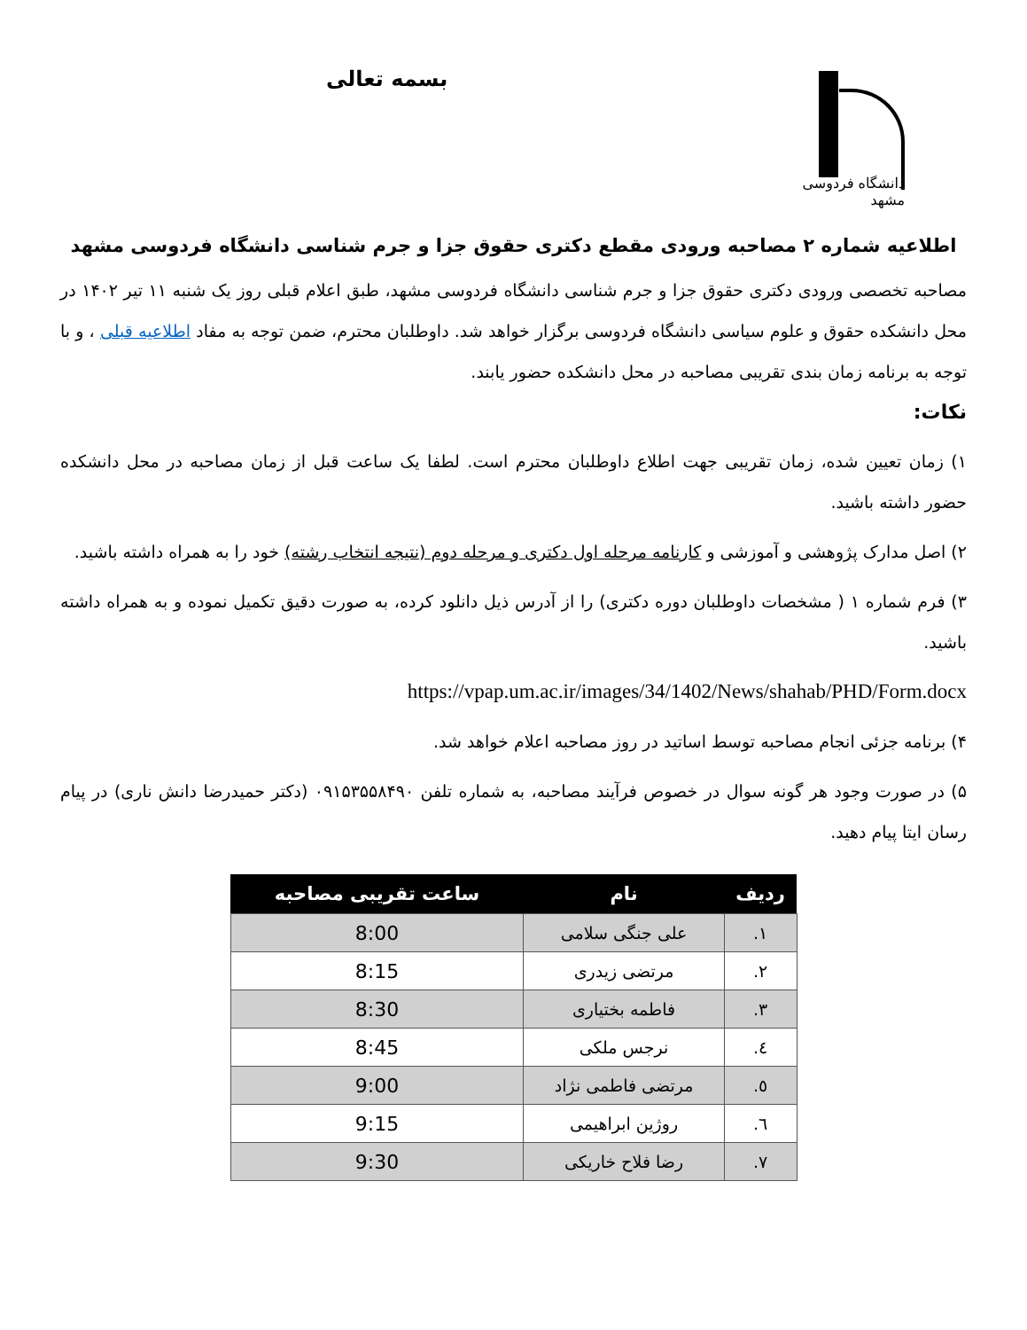دانشگاه فردوسی مشهد
بسمه تعالی
اطلاعیه شماره ۲ مصاحبه ورودی مقطع دکتری حقوق جزا و جرم شناسی دانشگاه فردوسی مشهد
مصاحبه تخصصی ورودی دکتری حقوق جزا و جرم شناسی دانشگاه فردوسی مشهد، طبق اعلام قبلی روز یک شنبه ۱۱ تیر ۱۴۰۲ در محل دانشکده حقوق و علوم سیاسی دانشگاه فردوسی برگزار خواهد شد. داوطلبان محترم، ضمن توجه به مفاد اطلاعیه قبلی ، و با توجه به برنامه زمان بندی تقریبی مصاحبه در محل دانشکده حضور یابند.
نکات:
۱) زمان تعیین شده، زمان تقریبی جهت اطلاع داوطلبان محترم است. لطفا یک ساعت قبل از زمان مصاحبه در محل دانشکده حضور داشته باشید.
۲) اصل مدارک پژوهشی و آموزشی و کارنامه مرحله اول دکتری و مرحله دوم (نتیجه انتخاب رشته) خود را به همراه داشته باشید.
۳) فرم شماره ۱ ( مشخصات داوطلبان دوره دکتری) را از آدرس ذیل دانلود کرده، به صورت دقیق تکمیل نموده و به همراه داشته باشید.
https://vpap.um.ac.ir/images/34/1402/News/shahab/PHD/Form.docx
۴) برنامه جزئی انجام مصاحبه توسط اساتید در روز مصاحبه اعلام خواهد شد.
۵) در صورت وجود هر گونه سوال در خصوص فرآیند مصاحبه، به شماره تلفن ۰۹۱۵۳۵۵۸۴۹۰ (دکتر حمیدرضا دانش ناری) در پیام رسان ایتا پیام دهید.
| ردیف | نام | ساعت تقریبی مصاحبه |
| --- | --- | --- |
| ۱. | علی جنگی سلامی | 8:00 |
| ۲. | مرتضی زیدری | 8:15 |
| ۳. | فاطمه بختیاری | 8:30 |
| ٤. | نرجس ملکی | 8:45 |
| ٥. | مرتضی فاطمی نژاد | 9:00 |
| ٦. | روژین ابراهیمی | 9:15 |
| ۷. | رضا فلاح خاریکی | 9:30 |